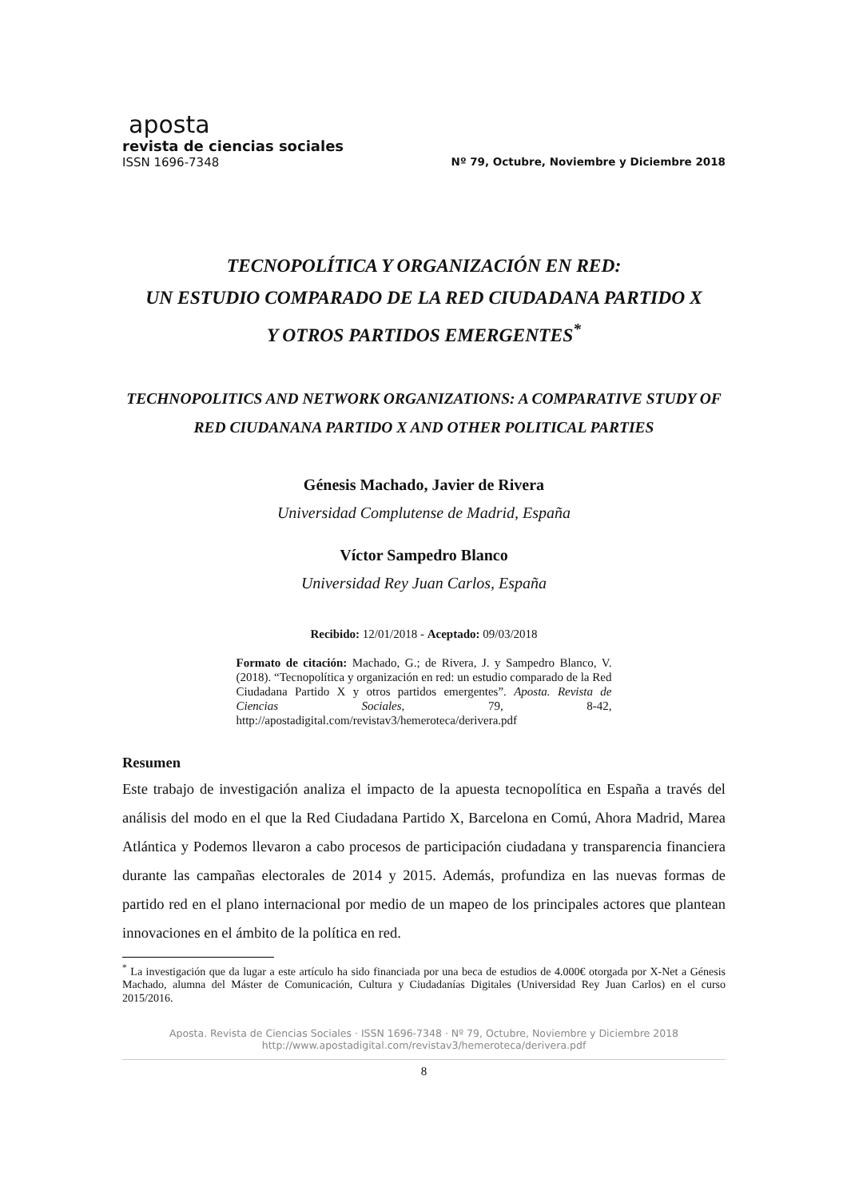aposta
revista de ciencias sociales
ISSN 1696-7348 Nº 79, Octubre, Noviembre y Diciembre 2018
TECNOPOLÍTICA Y ORGANIZACIÓN EN RED:
UN ESTUDIO COMPARADO DE LA RED CIUDADANA PARTIDO X
Y OTROS PARTIDOS EMERGENTES<sup>*</sup>
TECHNOPOLITICS AND NETWORK ORGANIZATIONS: A COMPARATIVE STUDY OF RED CIUDANANA PARTIDO X AND OTHER POLITICAL PARTIES
Génesis Machado, Javier de Rivera
Universidad Complutense de Madrid, España
Víctor Sampedro Blanco
Universidad Rey Juan Carlos, España
Recibido: 12/01/2018 - Aceptado: 09/03/2018
Formato de citación: Machado, G.; de Rivera, J. y Sampedro Blanco, V. (2018). “Tecnopolítica y organización en red: un estudio comparado de la Red Ciudadana Partido X y otros partidos emergentes”. Aposta. Revista de Ciencias Sociales, 79, 8-42, http://apostadigital.com/revistav3/hemeroteca/derivera.pdf
Resumen
Este trabajo de investigación analiza el impacto de la apuesta tecnopolítica en España a través del análisis del modo en el que la Red Ciudadana Partido X, Barcelona en Comú, Ahora Madrid, Marea Atlántica y Podemos llevaron a cabo procesos de participación ciudadana y transparencia financiera durante las campañas electorales de 2014 y 2015. Además, profundiza en las nuevas formas de partido red en el plano internacional por medio de un mapeo de los principales actores que plantean innovaciones en el ámbito de la política en red.
<sup>*</sup> La investigación que da lugar a este artículo ha sido financiada por una beca de estudios de 4.000€ otorgada por X-Net a Génesis Machado, alumna del Máster de Comunicación, Cultura y Ciudadanías Digitales (Universidad Rey Juan Carlos) en el curso 2015/2016.
Aposta. Revista de Ciencias Sociales · ISSN 1696-7348 · Nº 79, Octubre, Noviembre y Diciembre 2018
http://www.apostadigital.com/revistav3/hemeroteca/derivera.pdf
8